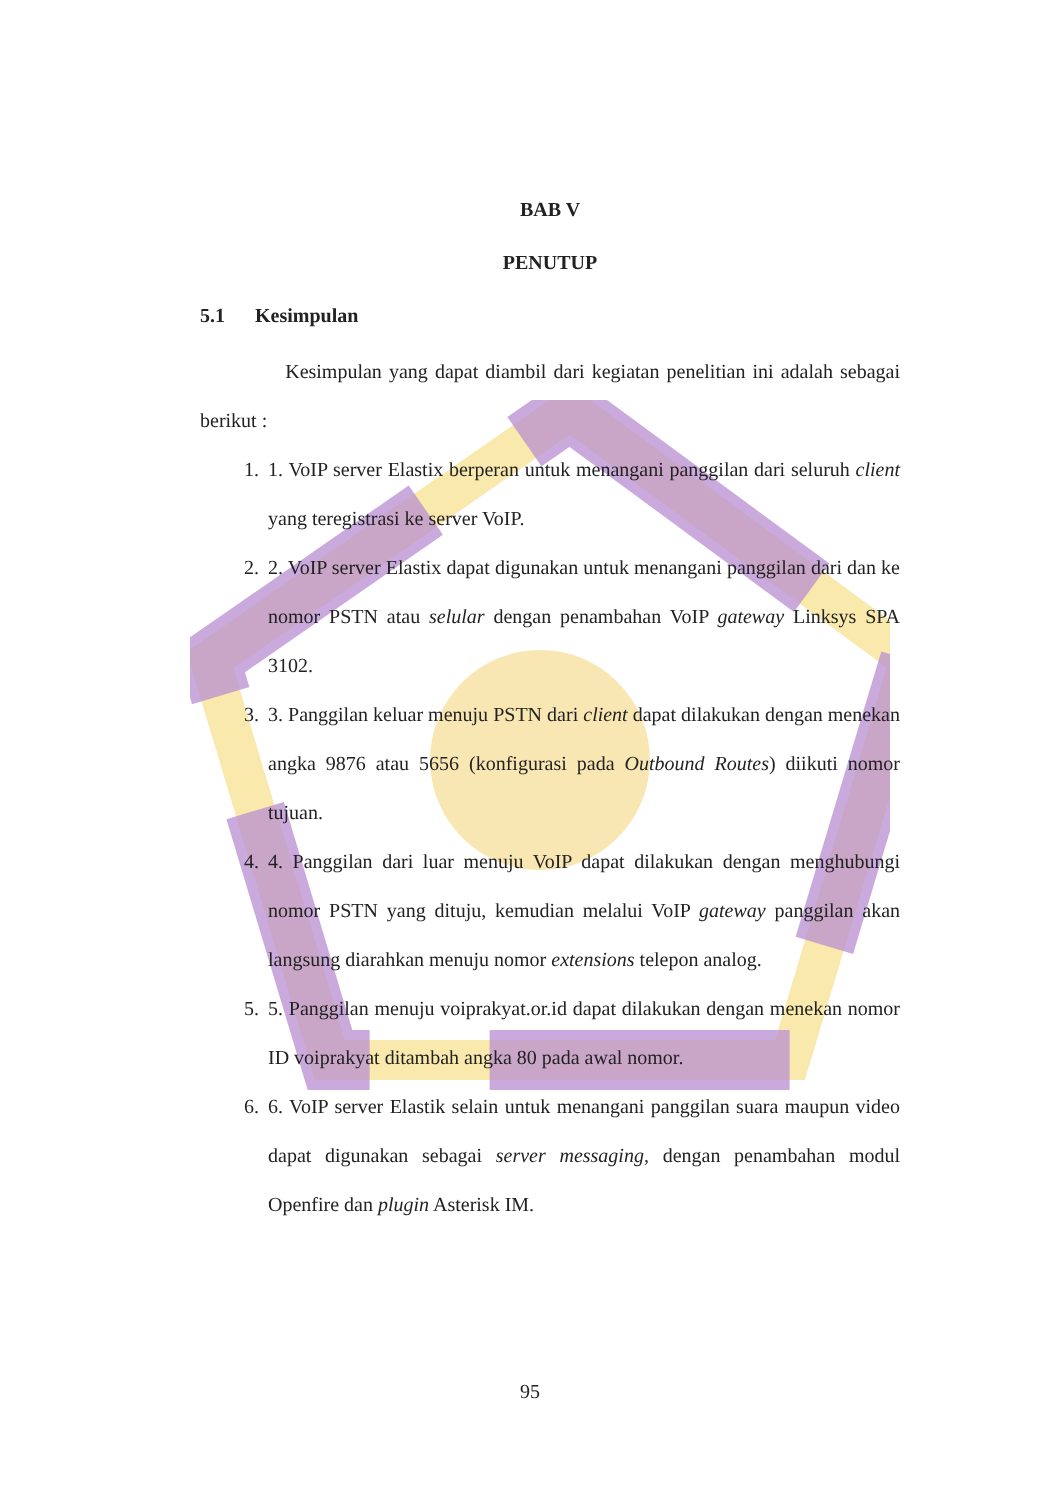BAB V
PENUTUP
5.1 Kesimpulan
Kesimpulan yang dapat diambil dari kegiatan penelitian ini adalah sebagai berikut :
1. 1. VoIP server Elastix berperan untuk menangani panggilan dari seluruh client yang teregistrasi ke server VoIP.
2. 2. VoIP server Elastix dapat digunakan untuk menangani panggilan dari dan ke nomor PSTN atau selular dengan penambahan VoIP gateway Linksys SPA 3102.
3. 3. Panggilan keluar menuju PSTN dari client dapat dilakukan dengan menekan angka 9876 atau 5656 (konfigurasi pada Outbound Routes) diikuti nomor tujuan.
4. 4. Panggilan dari luar menuju VoIP dapat dilakukan dengan menghubungi nomor PSTN yang dituju, kemudian melalui VoIP gateway panggilan akan langsung diarahkan menuju nomor extensions telepon analog.
5. 5. Panggilan menuju voiprakyat.or.id dapat dilakukan dengan menekan nomor ID voiprakyat ditambah angka 80 pada awal nomor.
6. 6. VoIP server Elastik selain untuk menangani panggilan suara maupun video dapat digunakan sebagai server messaging, dengan penambahan modul Openfire dan plugin Asterisk IM.
95